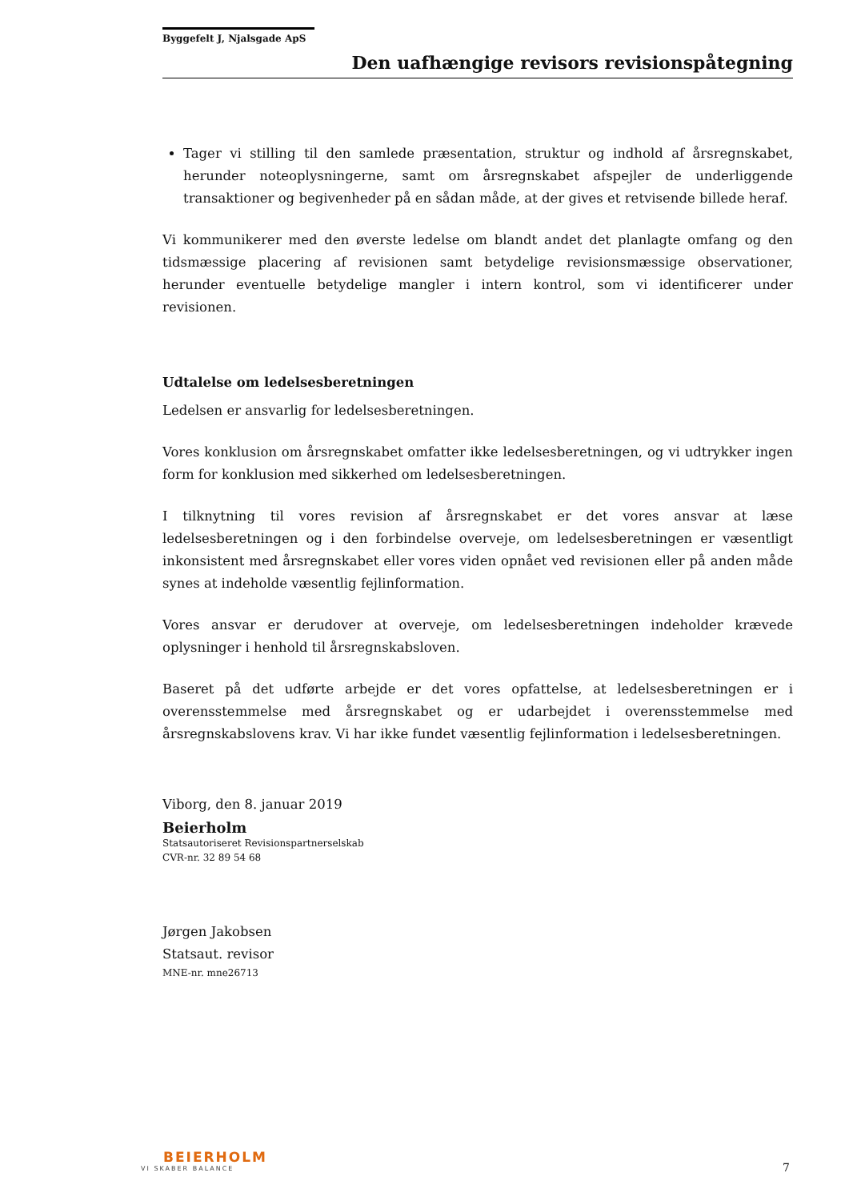Byggefelt J, Njalsgade ApS
Den uafhængige revisors revisionspåtegning
Tager vi stilling til den samlede præsentation, struktur og indhold af årsregnskabet, herunder noteoplysningerne, samt om årsregnskabet afspejler de underliggende transaktioner og begivenheder på en sådan måde, at der gives et retvisende billede heraf.
Vi kommunikerer med den øverste ledelse om blandt andet det planlagte omfang og den tidsmæssige placering af revisionen samt betydelige revisionsmæssige observationer, herunder eventuelle betydelige mangler i intern kontrol, som vi identificerer under revisionen.
Udtalelse om ledelsesberetningen
Ledelsen er ansvarlig for ledelsesberetningen.
Vores konklusion om årsregnskabet omfatter ikke ledelsesberetningen, og vi udtrykker ingen form for konklusion med sikkerhed om ledelsesberetningen.
I tilknytning til vores revision af årsregnskabet er det vores ansvar at læse ledelsesberetningen og i den forbindelse overveje, om ledelsesberetningen er væsentligt inkonsistent med årsregnskabet eller vores viden opnået ved revisionen eller på anden måde synes at indeholde væsentlig fejlinformation.
Vores ansvar er derudover at overveje, om ledelsesberetningen indeholder krævede oplysninger i henhold til årsregnskabsloven.
Baseret på det udførte arbejde er det vores opfattelse, at ledelsesberetningen er i overensstemmelse med årsregnskabet og er udarbejdet i overensstemmelse med årsregnskabslovens krav. Vi har ikke fundet væsentlig fejlinformation i ledelsesberetningen.
Viborg, den 8. januar 2019
Beierholm
Statsautoriseret Revisionspartnerselskab
CVR-nr. 32 89 54 68
Jørgen Jakobsen
Statsaut. revisor
MNE-nr. mne26713
BEIERHOLM
VI SKABER BALANCE
7